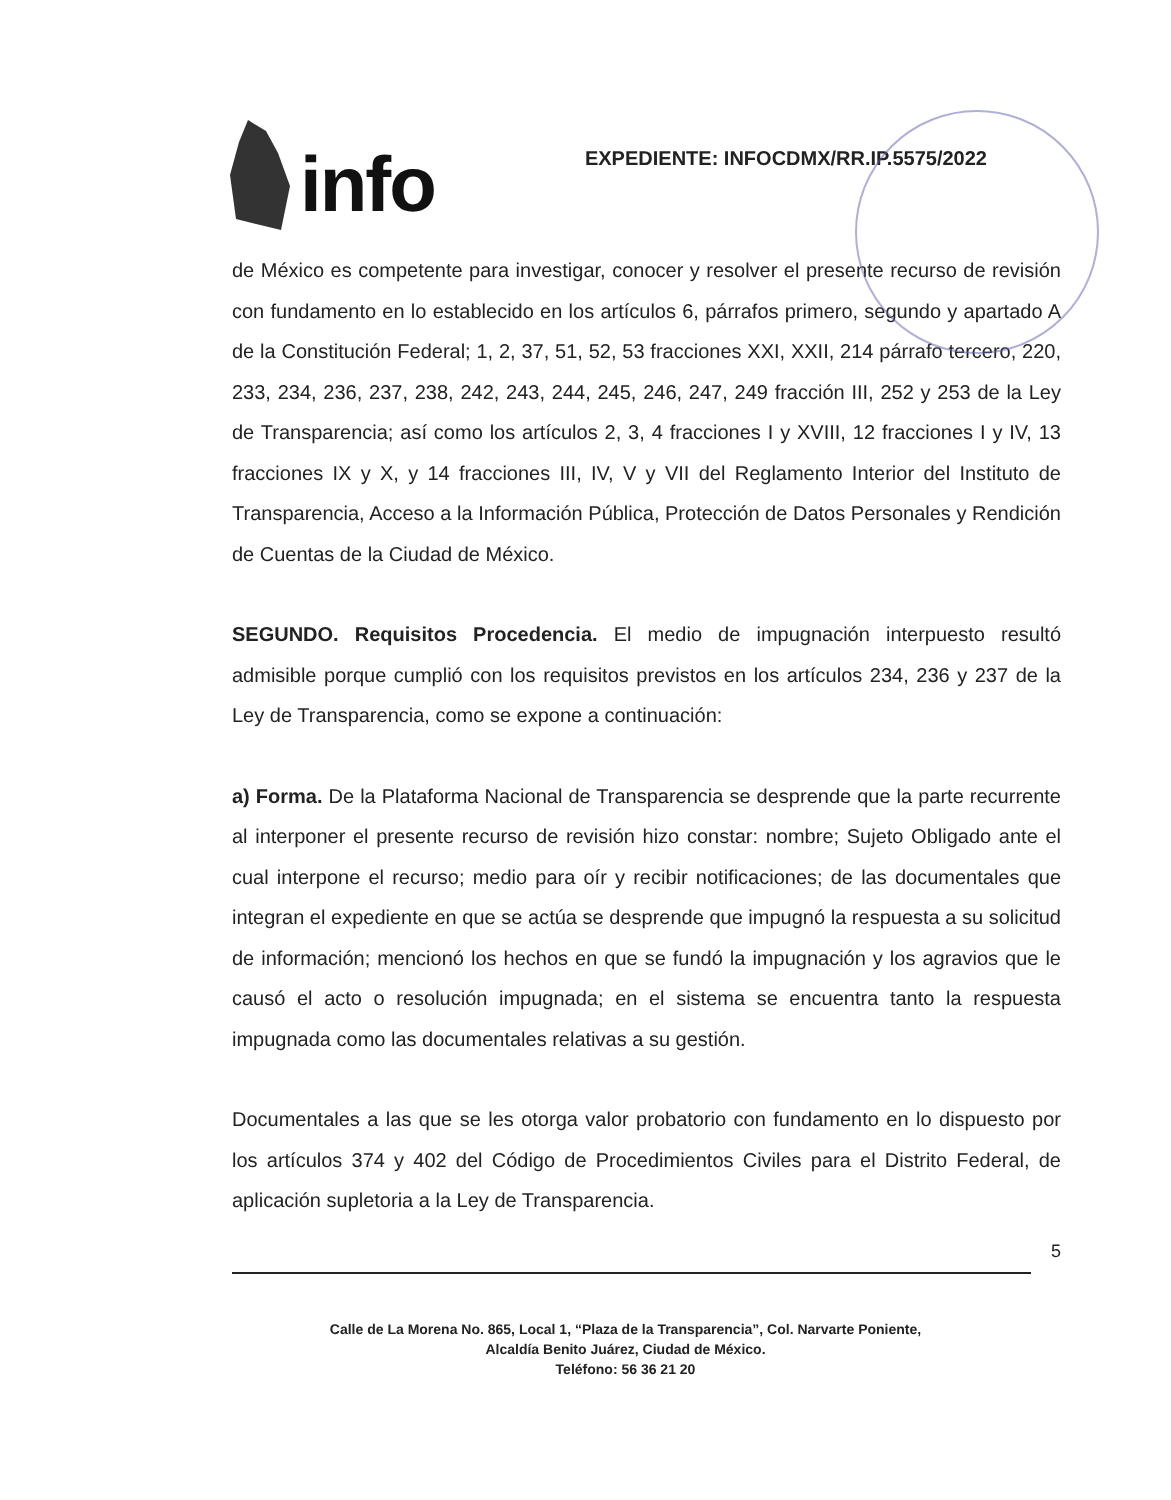info
EXPEDIENTE: INFOCDMX/RR.IP.5575/2022
de México es competente para investigar, conocer y resolver el presente recurso de revisión con fundamento en lo establecido en los artículos 6, párrafos primero, segundo y apartado A de la Constitución Federal; 1, 2, 37, 51, 52, 53 fracciones XXI, XXII, 214 párrafo tercero, 220, 233, 234, 236, 237, 238, 242, 243, 244, 245, 246, 247, 249 fracción III, 252 y 253 de la Ley de Transparencia; así como los artículos 2, 3, 4 fracciones I y XVIII, 12 fracciones I y IV, 13 fracciones IX y X, y 14 fracciones III, IV, V y VII del Reglamento Interior del Instituto de Transparencia, Acceso a la Información Pública, Protección de Datos Personales y Rendición de Cuentas de la Ciudad de México.
SEGUNDO. Requisitos Procedencia. El medio de impugnación interpuesto resultó admisible porque cumplió con los requisitos previstos en los artículos 234, 236 y 237 de la Ley de Transparencia, como se expone a continuación:
a) Forma. De la Plataforma Nacional de Transparencia se desprende que la parte recurrente al interponer el presente recurso de revisión hizo constar: nombre; Sujeto Obligado ante el cual interpone el recurso; medio para oír y recibir notificaciones; de las documentales que integran el expediente en que se actúa se desprende que impugnó la respuesta a su solicitud de información; mencionó los hechos en que se fundó la impugnación y los agravios que le causó el acto o resolución impugnada; en el sistema se encuentra tanto la respuesta impugnada como las documentales relativas a su gestión.
Documentales a las que se les otorga valor probatorio con fundamento en lo dispuesto por los artículos 374 y 402 del Código de Procedimientos Civiles para el Distrito Federal, de aplicación supletoria a la Ley de Transparencia.
5
Calle de La Morena No. 865, Local 1, “Plaza de la Transparencia”, Col. Narvarte Poniente,
Alcaldía Benito Juárez, Ciudad de México.
Teléfono: 56 36 21 20